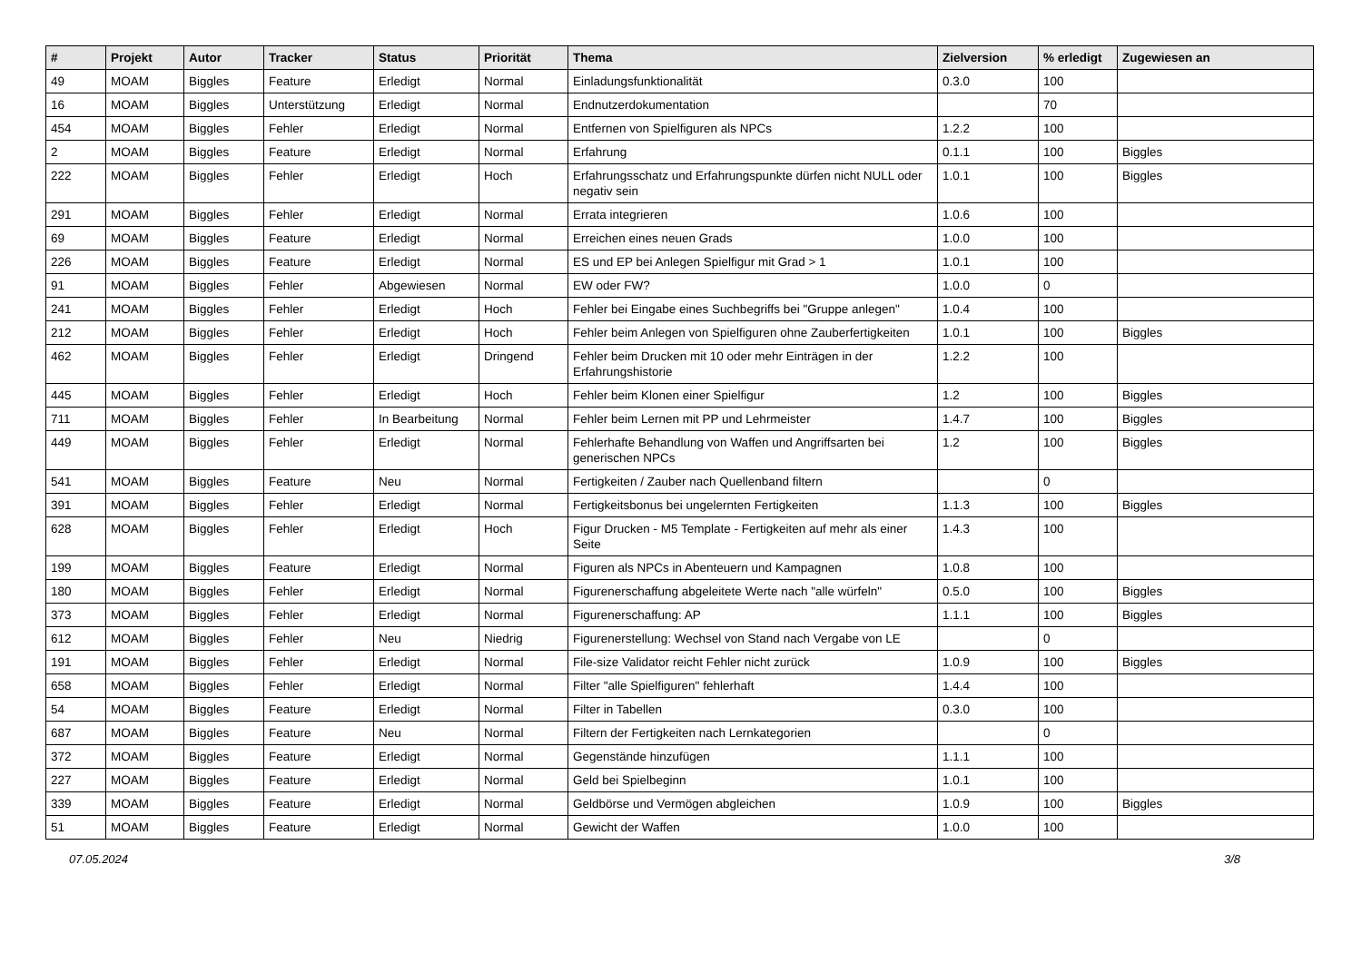| # | Projekt | Autor | Tracker | Status | Priorität | Thema | Zielversion | % erledigt | Zugewiesen an |
| --- | --- | --- | --- | --- | --- | --- | --- | --- | --- |
| 49 | MOAM | Biggles | Feature | Erledigt | Normal | Einladungsfunktionalität | 0.3.0 | 100 | |
| 16 | MOAM | Biggles | Unterstützung | Erledigt | Normal | Endnutzerdokumentation | | 70 | |
| 454 | MOAM | Biggles | Fehler | Erledigt | Normal | Entfernen von Spielfiguren als NPCs | 1.2.2 | 100 | |
| 2 | MOAM | Biggles | Feature | Erledigt | Normal | Erfahrung | 0.1.1 | 100 | Biggles |
| 222 | MOAM | Biggles | Fehler | Erledigt | Hoch | Erfahrungsschatz und Erfahrungspunkte dürfen nicht NULL oder negativ sein | 1.0.1 | 100 | Biggles |
| 291 | MOAM | Biggles | Fehler | Erledigt | Normal | Errata integrieren | 1.0.6 | 100 | |
| 69 | MOAM | Biggles | Feature | Erledigt | Normal | Erreichen eines neuen Grads | 1.0.0 | 100 | |
| 226 | MOAM | Biggles | Feature | Erledigt | Normal | ES und EP bei Anlegen Spielfigur mit Grad > 1 | 1.0.1 | 100 | |
| 91 | MOAM | Biggles | Fehler | Abgewiesen | Normal | EW oder FW? | 1.0.0 | 0 | |
| 241 | MOAM | Biggles | Fehler | Erledigt | Hoch | Fehler bei Eingabe eines Suchbegriffs bei "Gruppe anlegen" | 1.0.4 | 100 | |
| 212 | MOAM | Biggles | Fehler | Erledigt | Hoch | Fehler beim Anlegen von Spielfiguren ohne Zauberfertigkeiten | 1.0.1 | 100 | Biggles |
| 462 | MOAM | Biggles | Fehler | Erledigt | Dringend | Fehler beim Drucken mit 10 oder mehr Einträgen in der Erfahrungshistorie | 1.2.2 | 100 | |
| 445 | MOAM | Biggles | Fehler | Erledigt | Hoch | Fehler beim Klonen einer Spielfigur | 1.2 | 100 | Biggles |
| 711 | MOAM | Biggles | Fehler | In Bearbeitung | Normal | Fehler beim Lernen mit PP und Lehrmeister | 1.4.7 | 100 | Biggles |
| 449 | MOAM | Biggles | Fehler | Erledigt | Normal | Fehlerhafte Behandlung von Waffen und Angriffsarten bei generischen NPCs | 1.2 | 100 | Biggles |
| 541 | MOAM | Biggles | Feature | Neu | Normal | Fertigkeiten / Zauber nach Quellenband filtern | | 0 | |
| 391 | MOAM | Biggles | Fehler | Erledigt | Normal | Fertigkeitsbonus bei ungelernten Fertigkeiten | 1.1.3 | 100 | Biggles |
| 628 | MOAM | Biggles | Fehler | Erledigt | Hoch | Figur Drucken - M5 Template - Fertigkeiten auf mehr als einer Seite | 1.4.3 | 100 | |
| 199 | MOAM | Biggles | Feature | Erledigt | Normal | Figuren als NPCs in Abenteuern und Kampagnen | 1.0.8 | 100 | |
| 180 | MOAM | Biggles | Fehler | Erledigt | Normal | Figurenerschaffung abgeleitete Werte nach "alle würfeln" | 0.5.0 | 100 | Biggles |
| 373 | MOAM | Biggles | Fehler | Erledigt | Normal | Figurenerschaffung: AP | 1.1.1 | 100 | Biggles |
| 612 | MOAM | Biggles | Fehler | Neu | Niedrig | Figurenerstellung: Wechsel von Stand nach Vergabe von LE | | 0 | |
| 191 | MOAM | Biggles | Fehler | Erledigt | Normal | File-size Validator reicht Fehler nicht zurück | 1.0.9 | 100 | Biggles |
| 658 | MOAM | Biggles | Fehler | Erledigt | Normal | Filter "alle Spielfiguren" fehlerhaft | 1.4.4 | 100 | |
| 54 | MOAM | Biggles | Feature | Erledigt | Normal | Filter in Tabellen | 0.3.0 | 100 | |
| 687 | MOAM | Biggles | Feature | Neu | Normal | Filtern der Fertigkeiten nach Lernkategorien | | 0 | |
| 372 | MOAM | Biggles | Feature | Erledigt | Normal | Gegenstände hinzufügen | 1.1.1 | 100 | |
| 227 | MOAM | Biggles | Feature | Erledigt | Normal | Geld bei Spielbeginn | 1.0.1 | 100 | |
| 339 | MOAM | Biggles | Feature | Erledigt | Normal | Geldbörse und Vermögen abgleichen | 1.0.9 | 100 | Biggles |
| 51 | MOAM | Biggles | Feature | Erledigt | Normal | Gewicht der Waffen | 1.0.0 | 100 | |
07.05.2024 3/8